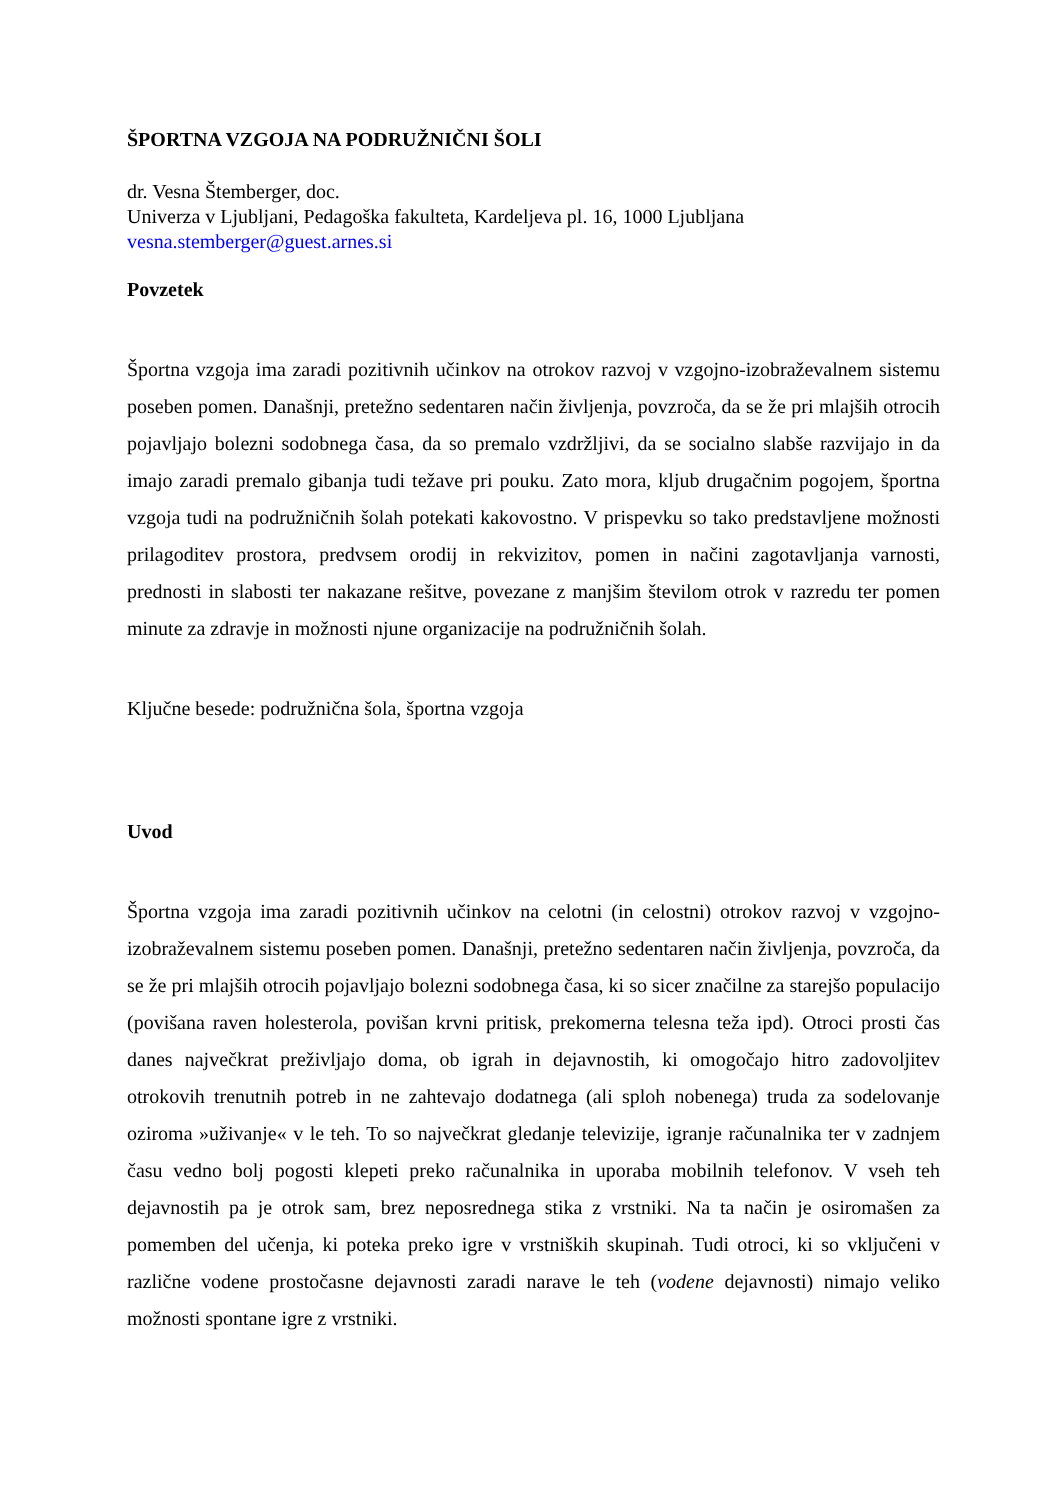ŠPORTNA VZGOJA NA PODRUŽNIČNI ŠOLI
dr. Vesna Štemberger, doc.
Univerza v Ljubljani, Pedagoška fakulteta, Kardeljeva pl. 16, 1000 Ljubljana
vesna.stemberger@guest.arnes.si
Povzetek
Športna vzgoja ima zaradi pozitivnih učinkov na otrokov razvoj v vzgojno-izobraževalnem sistemu poseben pomen. Današnji, pretežno sedentaren način življenja, povzroča, da se že pri mlajših otrocih pojavljajo bolezni sodobnega časa, da so premalo vzdržljivi, da se socialno slabše razvijajo in da imajo zaradi premalo gibanja tudi težave pri pouku. Zato mora, kljub drugačnim pogojem, športna vzgoja tudi na podružničnih šolah potekati kakovostno. V prispevku so tako predstavljene možnosti prilagoditev prostora, predvsem orodij in rekvizitov, pomen in načini zagotavljanja varnosti, prednosti in slabosti ter nakazane rešitve, povezane z manjšim številom otrok v razredu ter pomen minute za zdravje in možnosti njune organizacije na podružničnih šolah.
Ključne besede: podružnična šola, športna vzgoja
Uvod
Športna vzgoja ima zaradi pozitivnih učinkov na celotni (in celostni) otrokov razvoj v vzgojno-izobraževalnem sistemu poseben pomen. Današnji, pretežno sedentaren način življenja, povzroča, da se že pri mlajših otrocih pojavljajo bolezni sodobnega časa, ki so sicer značilne za starejšo populacijo (povišana raven holesterola, povišan krvni pritisk, prekomerna telesna teža ipd). Otroci prosti čas danes največkrat preživljajo doma, ob igrah in dejavnostih, ki omogočajo hitro zadovoljitev otrokovih trenutnih potreb in ne zahtevajo dodatnega (ali sploh nobenega) truda za sodelovanje oziroma »uživanje« v le teh. To so največkrat gledanje televizije, igranje računalnika ter v zadnjem času vedno bolj pogosti klepeti preko računalnika in uporaba mobilnih telefonov. V vseh teh dejavnostih pa je otrok sam, brez neposrednega stika z vrstniki. Na ta način je osiromašen za pomemben del učenja, ki poteka preko igre v vrstniških skupinah. Tudi otroci, ki so vključeni v različne vodene prostočasne dejavnosti zaradi narave le teh (vodene dejavnosti) nimajo veliko možnosti spontane igre z vrstniki.